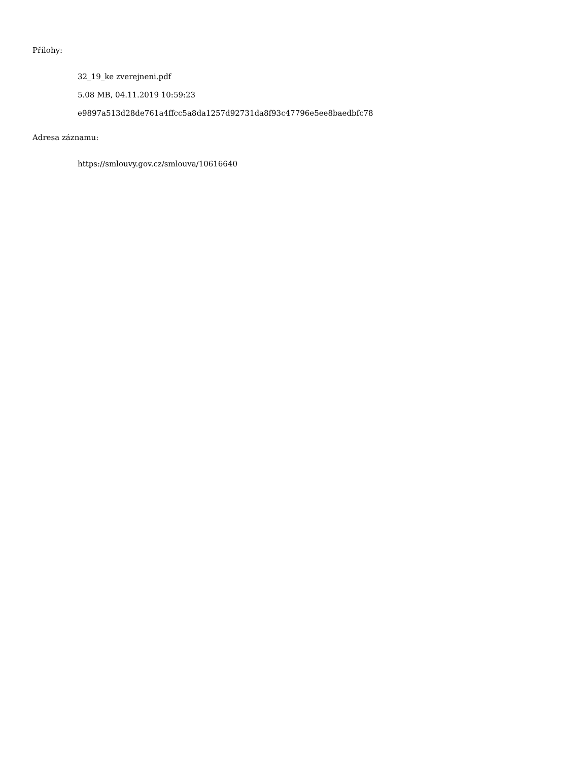Přílohy:
32_19_ke zverejneni.pdf
5.08 MB, 04.11.2019 10:59:23
e9897a513d28de761a4ffcc5a8da1257d92731da8f93c47796e5ee8baedbfc78
Adresa záznamu:
https://smlouvy.gov.cz/smlouva/10616640